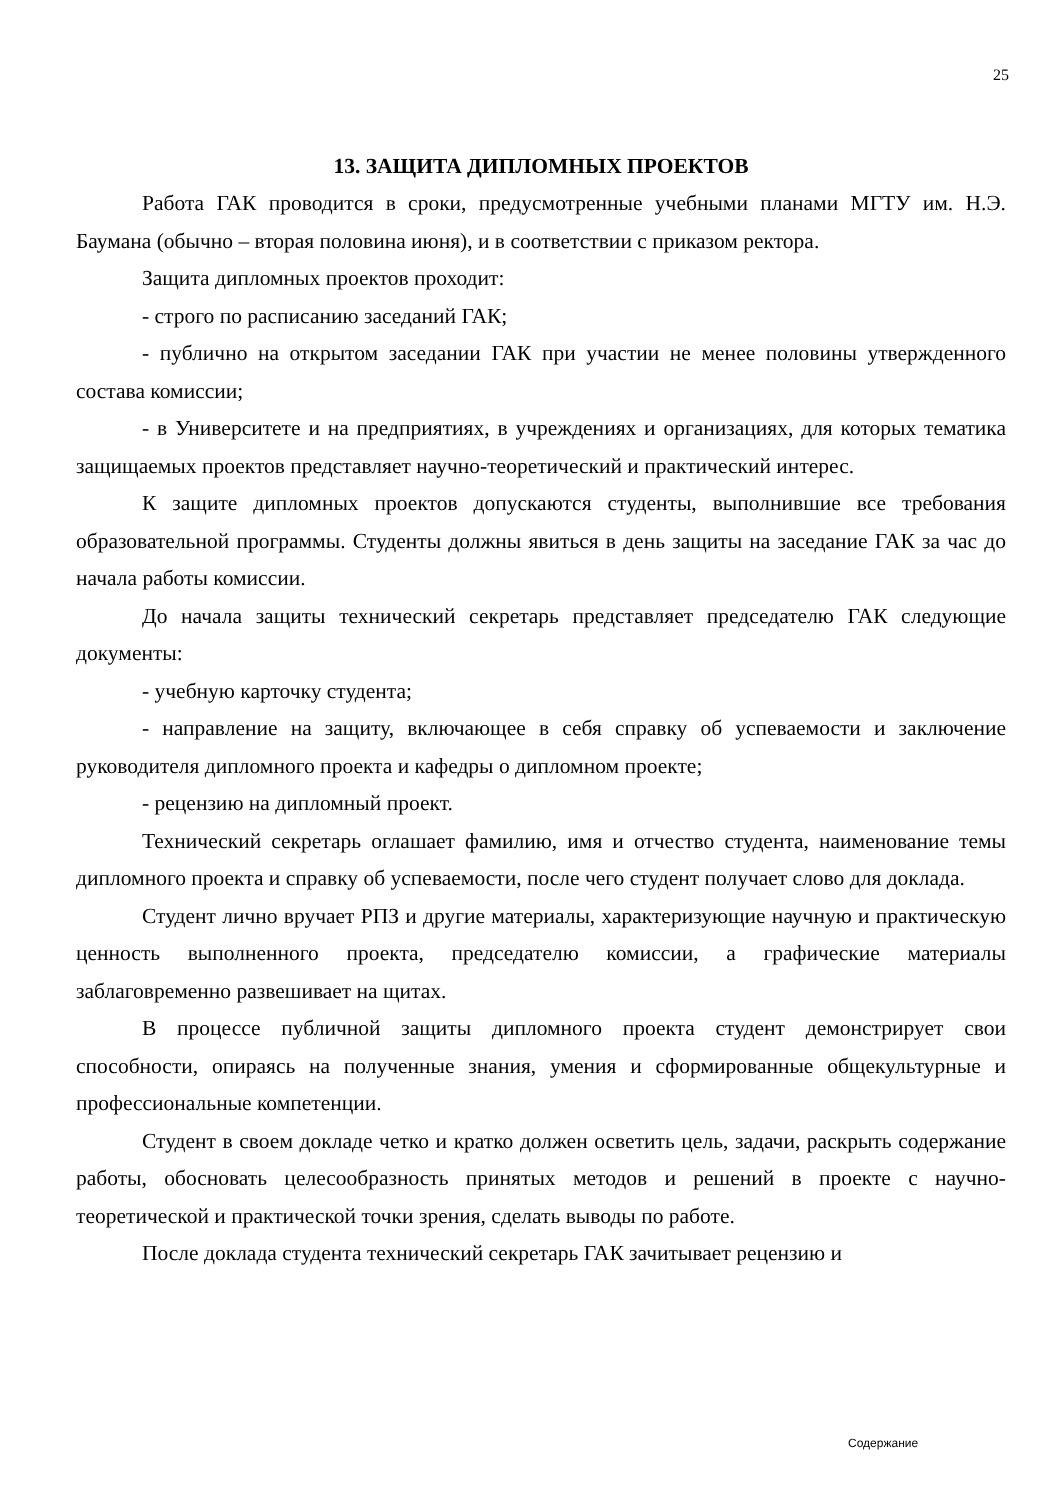25
13. ЗАЩИТА ДИПЛОМНЫХ ПРОЕКТОВ
Работа ГАК проводится в сроки, предусмотренные учебными планами МГТУ им. Н.Э. Баумана (обычно – вторая половина июня), и в соответствии с приказом ректора.
Защита дипломных проектов проходит:
- строго по расписанию заседаний ГАК;
- публично на открытом заседании ГАК при участии не менее половины утвержденного состава комиссии;
- в Университете и на предприятиях, в учреждениях и организациях, для которых тематика защищаемых проектов представляет научно-теоретический и практический интерес.
К защите дипломных проектов допускаются студенты, выполнившие все требования образовательной программы. Студенты должны явиться в день защиты на заседание ГАК за час до начала работы комиссии.
До начала защиты технический секретарь представляет председателю ГАК следующие документы:
- учебную карточку студента;
- направление на защиту, включающее в себя справку об успеваемости и заключение руководителя дипломного проекта и кафедры о дипломном проекте;
- рецензию на дипломный проект.
Технический секретарь оглашает фамилию, имя и отчество студента, наименование темы дипломного проекта и справку об успеваемости, после чего студент получает слово для доклада.
Студент лично вручает РПЗ и другие материалы, характеризующие научную и практическую ценность выполненного проекта, председателю комиссии, а графические материалы заблаговременно развешивает на щитах.
В процессе публичной защиты дипломного проекта студент демонстрирует свои способности, опираясь на полученные знания, умения и сформированные общекультурные и профессиональные компетенции.
Студент в своем докладе четко и кратко должен осветить цель, задачи, раскрыть содержание работы, обосновать целесообразность принятых методов и решений в проекте с научно-теоретической и практической точки зрения, сделать выводы по работе.
После доклада студента технический секретарь ГАК зачитывает рецензию и
Содержание